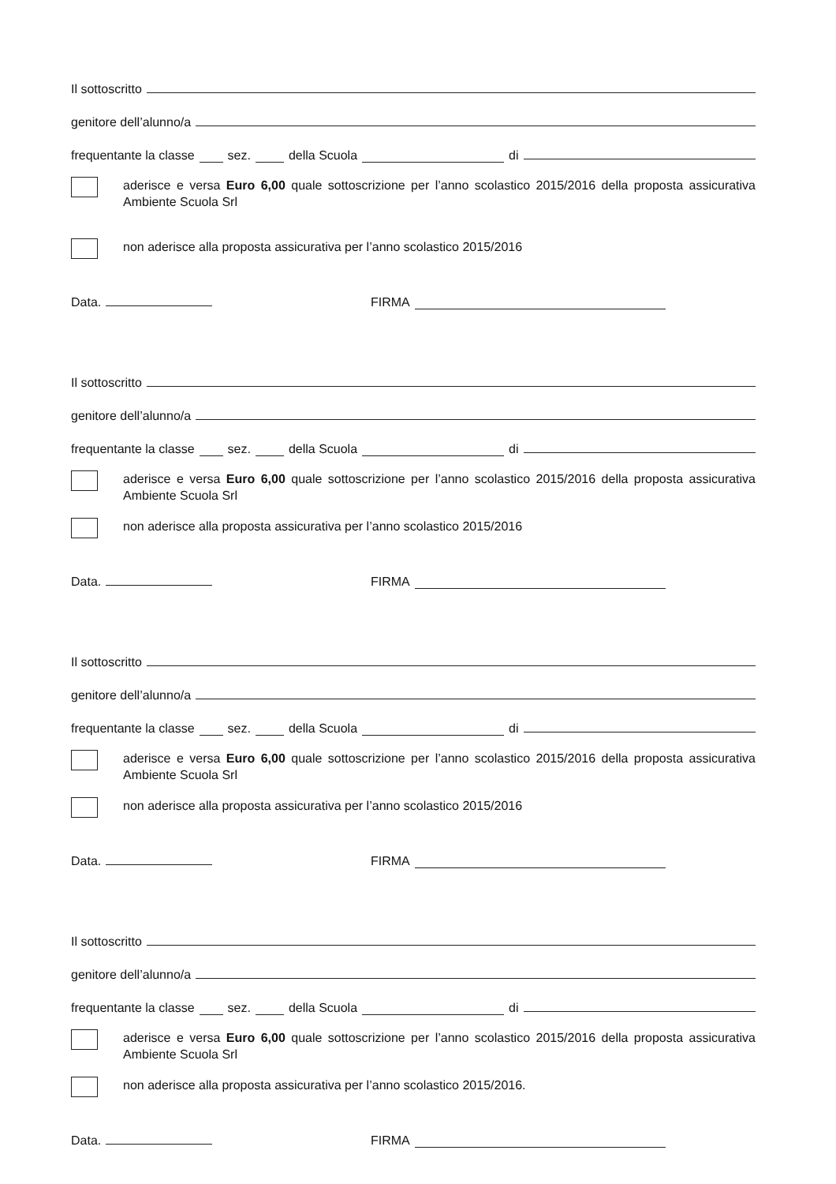Il sottoscritto
genitore dell’alunno/a
frequentante la classe sez. della Scuola di
aderisce e versa Euro 6,00 quale sottoscrizione per l’anno scolastico 2015/2016 della proposta assicurativa Ambiente Scuola Srl
non aderisce alla proposta assicurativa per l’anno scolastico 2015/2016
Data. FIRMA
Il sottoscritto
genitore dell’alunno/a
frequentante la classe sez. della Scuola di
aderisce e versa Euro 6,00 quale sottoscrizione per l’anno scolastico 2015/2016 della proposta assicurativa Ambiente Scuola Srl
non aderisce alla proposta assicurativa per l’anno scolastico 2015/2016
Data. FIRMA
Il sottoscritto
genitore dell’alunno/a
frequentante la classe sez. della Scuola di
aderisce e versa Euro 6,00 quale sottoscrizione per l’anno scolastico 2015/2016 della proposta assicurativa Ambiente Scuola Srl
non aderisce alla proposta assicurativa per l’anno scolastico 2015/2016
Data. FIRMA
Il sottoscritto
genitore dell’alunno/a
frequentante la classe sez. della Scuola di
aderisce e versa Euro 6,00 quale sottoscrizione per l’anno scolastico 2015/2016 della proposta assicurativa Ambiente Scuola Srl
non aderisce alla proposta assicurativa per l’anno scolastico 2015/2016.
Data. FIRMA